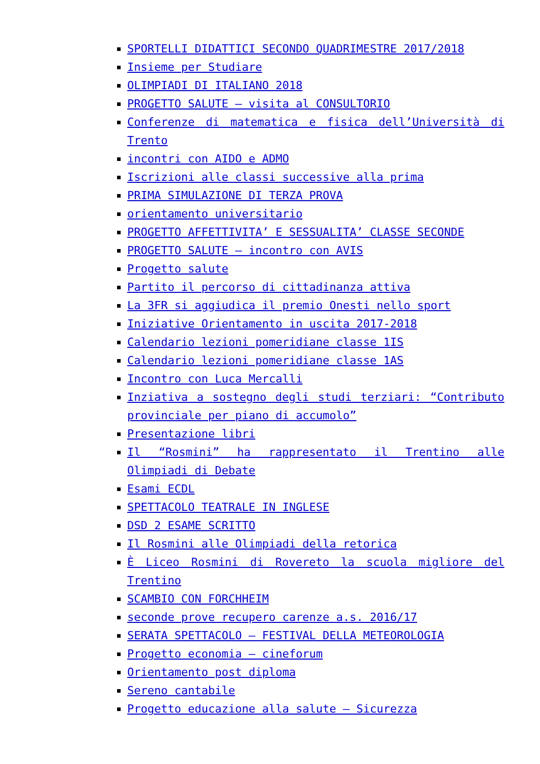SPORTELLI DIDATTICI SECONDO QUADRIMESTRE 2017/2018
Insieme per Studiare
OLIMPIADI DI ITALIANO 2018
PROGETTO SALUTE – visita al CONSULTORIO
Conferenze di matematica e fisica dell’Università di Trento
incontri con AIDO e ADMO
Iscrizioni alle classi successive alla prima
PRIMA SIMULAZIONE DI TERZA PROVA
orientamento universitario
PROGETTO AFFETTIVITA’ E SESSUALITA’ CLASSE SECONDE
PROGETTO SALUTE – incontro con AVIS
Progetto salute
Partito il percorso di cittadinanza attiva
La 3FR si aggiudica il premio Onesti nello sport
Iniziative Orientamento in uscita 2017-2018
Calendario lezioni pomeridiane classe 1IS
Calendario lezioni pomeridiane classe 1AS
Incontro con Luca Mercalli
Inziativa a sostegno degli studi terziari: “Contributo provinciale per piano di accumolo”
Presentazione libri
Il “Rosmini” ha rappresentato il Trentino alle Olimpiadi di Debate
Esami ECDL
SPETTACOLO TEATRALE IN INGLESE
DSD 2 ESAME SCRITTO
Il Rosmini alle Olimpiadi della retorica
È Liceo Rosmini di Rovereto la scuola migliore del Trentino
SCAMBIO CON FORCHHEIM
seconde prove recupero carenze a.s. 2016/17
SERATA SPETTACOLO – FESTIVAL DELLA METEOROLOGIA
Progetto economia – cineforum
Orientamento post diploma
Sereno cantabile
Progetto educazione alla salute – Sicurezza